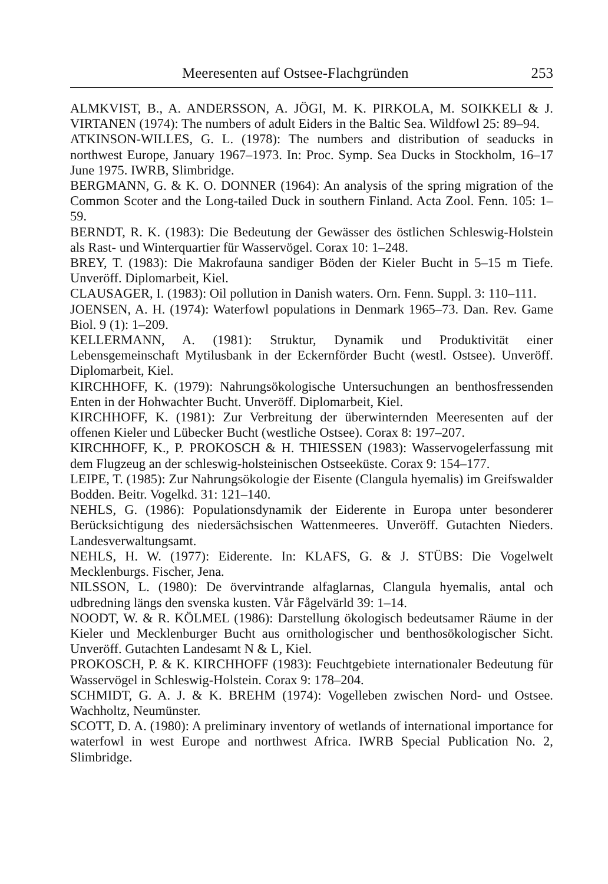Meeresenten auf Ostsee-Flachgründen 253
ALMKVIST, B., A. ANDERSSON, A. JÖGI, M. K. PIRKOLA, M. SOIKKELI & J. VIRTANEN (1974): The numbers of adult Eiders in the Baltic Sea. Wildfowl 25: 89–94.
ATKINSON-WILLES, G. L. (1978): The numbers and distribution of seaducks in northwest Europe, January 1967–1973. In: Proc. Symp. Sea Ducks in Stockholm, 16–17 June 1975. IWRB, Slimbridge.
BERGMANN, G. & K. O. DONNER (1964): An analysis of the spring migration of the Common Scoter and the Long-tailed Duck in southern Finland. Acta Zool. Fenn. 105: 1–59.
BERNDT, R. K. (1983): Die Bedeutung der Gewässer des östlichen Schleswig-Holstein als Rast- und Winterquartier für Wasservögel. Corax 10: 1–248.
BREY, T. (1983): Die Makrofauna sandiger Böden der Kieler Bucht in 5–15 m Tiefe. Unveröff. Diplomarbeit, Kiel.
CLAUSAGER, I. (1983): Oil pollution in Danish waters. Orn. Fenn. Suppl. 3: 110–111.
JOENSEN, A. H. (1974): Waterfowl populations in Denmark 1965–73. Dan. Rev. Game Biol. 9 (1): 1–209.
KELLERMANN, A. (1981): Struktur, Dynamik und Produktivität einer Lebensgemeinschaft Mytilusbank in der Eckernförder Bucht (westl. Ostsee). Unveröff. Diplomarbeit, Kiel.
KIRCHHOFF, K. (1979): Nahrungsökologische Untersuchungen an benthosfressenden Enten in der Hohwachter Bucht. Unveröff. Diplomarbeit, Kiel.
KIRCHHOFF, K. (1981): Zur Verbreitung der überwinternden Meeresenten auf der offenen Kieler und Lübecker Bucht (westliche Ostsee). Corax 8: 197–207.
KIRCHHOFF, K., P. PROKOSCH & H. THIESSEN (1983): Wasservogelerfassung mit dem Flugzeug an der schleswig-holsteinischen Ostseeküste. Corax 9: 154–177.
LEIPE, T. (1985): Zur Nahrungsökologie der Eisente (Clangula hyemalis) im Greifswalder Bodden. Beitr. Vogelkd. 31: 121–140.
NEHLS, G. (1986): Populationsdynamik der Eiderente in Europa unter besonderer Berücksichtigung des niedersächsischen Wattenmeeres. Unveröff. Gutachten Nieders. Landesverwaltungsamt.
NEHLS, H. W. (1977): Eiderente. In: KLAFS, G. & J. STÜBS: Die Vogelwelt Mecklenburgs. Fischer, Jena.
NILSSON, L. (1980): De övervintrande alfaglarnas, Clangula hyemalis, antal och udbredning längs den svenska kusten. Vår Fågelvärld 39: 1–14.
NOODT, W. & R. KÖLMEL (1986): Darstellung ökologisch bedeutsamer Räume in der Kieler und Mecklenburger Bucht aus ornithologischer und benthosökologischer Sicht. Unveröff. Gutachten Landesamt N & L, Kiel.
PROKOSCH, P. & K. KIRCHHOFF (1983): Feuchtgebiete internationaler Bedeutung für Wasservögel in Schleswig-Holstein. Corax 9: 178–204.
SCHMIDT, G. A. J. & K. BREHM (1974): Vogelleben zwischen Nord- und Ostsee. Wachholtz, Neumünster.
SCOTT, D. A. (1980): A preliminary inventory of wetlands of international importance for waterfowl in west Europe and northwest Africa. IWRB Special Publication No. 2, Slimbridge.